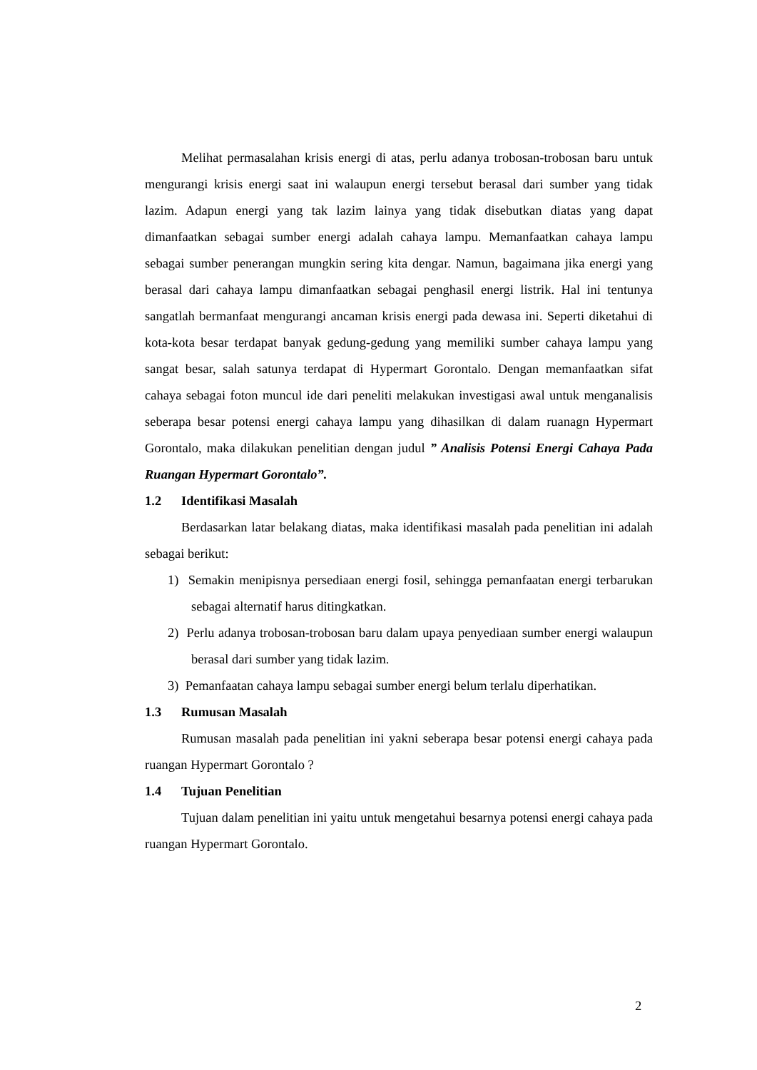Melihat permasalahan krisis energi di atas, perlu adanya trobosan-trobosan baru untuk mengurangi krisis energi saat ini walaupun energi tersebut berasal dari sumber yang tidak lazim. Adapun energi yang tak lazim lainya yang tidak disebutkan diatas yang dapat dimanfaatkan sebagai sumber energi adalah cahaya lampu. Memanfaatkan cahaya lampu sebagai sumber penerangan mungkin sering kita dengar. Namun, bagaimana jika energi yang berasal dari cahaya lampu dimanfaatkan sebagai penghasil energi listrik. Hal ini tentunya sangatlah bermanfaat mengurangi ancaman krisis energi pada dewasa ini. Seperti diketahui di kota-kota besar terdapat banyak gedung-gedung yang memiliki sumber cahaya lampu yang sangat besar, salah satunya terdapat di Hypermart Gorontalo. Dengan memanfaatkan sifat cahaya sebagai foton muncul ide dari peneliti melakukan investigasi awal untuk menganalisis seberapa besar potensi energi cahaya lampu yang dihasilkan di dalam ruanagn Hypermart Gorontalo, maka dilakukan penelitian dengan judul ” Analisis Potensi Energi Cahaya Pada Ruangan Hypermart Gorontalo”.
1.2 Identifikasi Masalah
Berdasarkan latar belakang diatas, maka identifikasi masalah pada penelitian ini adalah sebagai berikut:
1) Semakin menipisnya persediaan energi fosil, sehingga pemanfaatan energi terbarukan sebagai alternatif harus ditingkatkan.
2) Perlu adanya trobosan-trobosan baru dalam upaya penyediaan sumber energi walaupun berasal dari sumber yang tidak lazim.
3) Pemanfaatan cahaya lampu sebagai sumber energi belum terlalu diperhatikan.
1.3 Rumusan Masalah
Rumusan masalah pada penelitian ini yakni seberapa besar potensi energi cahaya pada ruangan Hypermart Gorontalo ?
1.4 Tujuan Penelitian
Tujuan dalam penelitian ini yaitu untuk mengetahui besarnya potensi energi cahaya pada ruangan Hypermart Gorontalo.
2